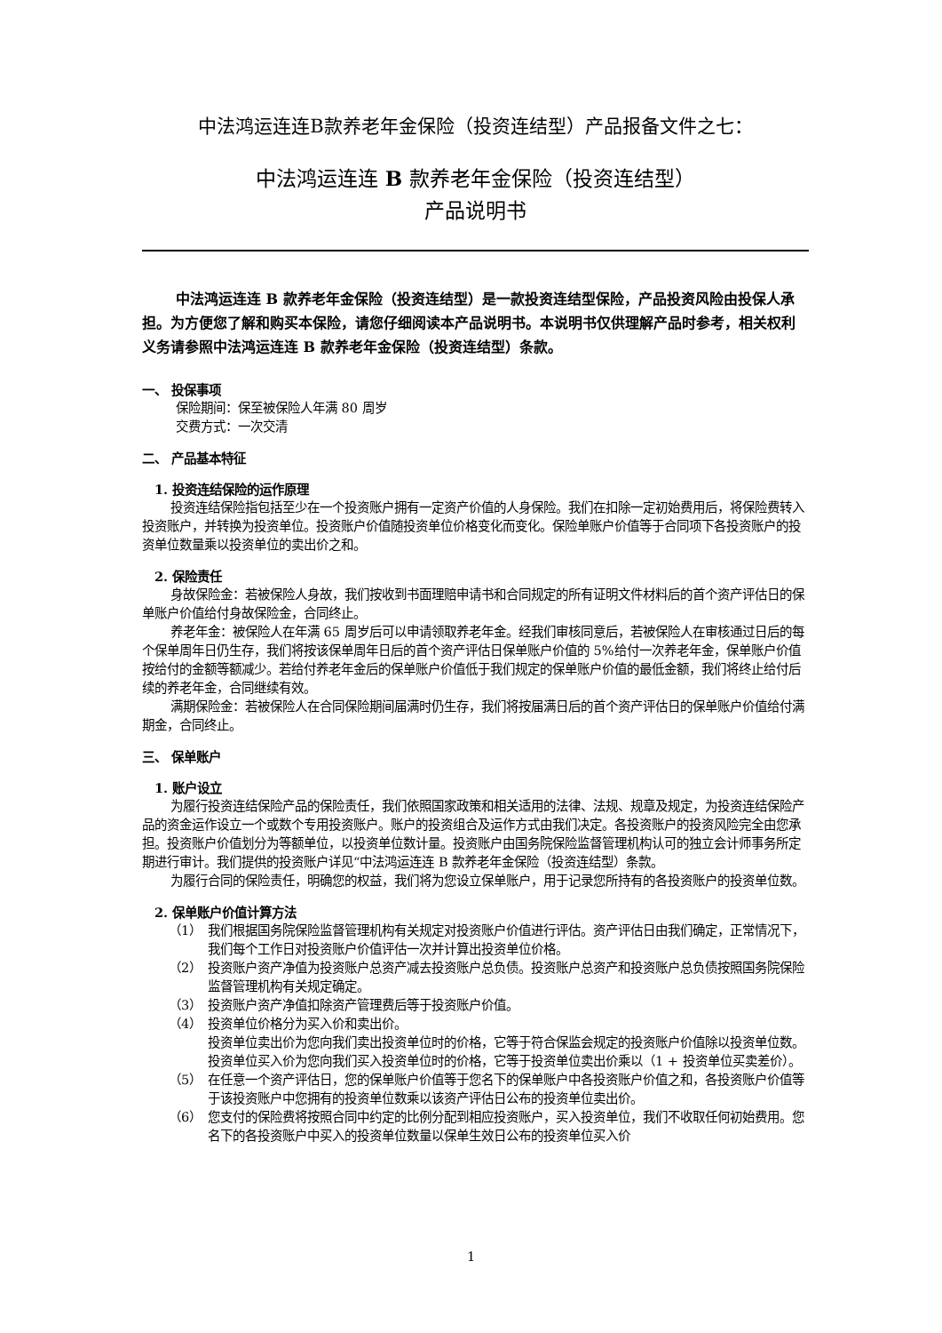中法鸿运连连B款养老年金保险（投资连结型）产品报备文件之七：
中法鸿运连连 B 款养老年金保险（投资连结型）
产品说明书
中法鸿运连连 B 款养老年金保险（投资连结型）是一款投资连结型保险，产品投资风险由投保人承担。为方便您了解和购买本保险，请您仔细阅读本产品说明书。本说明书仅供理解产品时参考，相关权利义务请参照中法鸿运连连 B 款养老年金保险（投资连结型）条款。
一、 投保事项
保险期间：保至被保险人年满 80 周岁
交费方式：一次交清
二、 产品基本特征
1. 投资连结保险的运作原理
投资连结保险指包括至少在一个投资账户拥有一定资产价值的人身保险。我们在扣除一定初始费用后，将保险费转入投资账户，并转换为投资单位。投资账户价值随投资单位价格变化而变化。保险单账户价值等于合同项下各投资账户的投资单位数量乘以投资单位的卖出价之和。
2. 保险责任
身故保险金：若被保险人身故，我们按收到书面理赔申请书和合同规定的所有证明文件材料后的首个资产评估日的保单账户价值给付身故保险金，合同终止。
养老年金：被保险人在年满 65 周岁后可以申请领取养老年金。经我们审核同意后，若被保险人在审核通过日后的每个保单周年日仍生存，我们将按该保单周年日后的首个资产评估日保单账户价值的 5%给付一次养老年金，保单账户价值按给付的金额等额减少。若给付养老年金后的保单账户价值低于我们规定的保单账户价值的最低金额，我们将终止给付后续的养老年金，合同继续有效。
满期保险金：若被保险人在合同保险期间届满时仍生存，我们将按届满日后的首个资产评估日的保单账户价值给付满期金，合同终止。
三、 保单账户
1. 账户设立
为履行投资连结保险产品的保险责任，我们依照国家政策和相关适用的法律、法规、规章及规定，为投资连结保险产品的资金运作设立一个或数个专用投资账户。账户的投资组合及运作方式由我们决定。各投资账户的投资风险完全由您承担。投资账户价值划分为等额单位，以投资单位数计量。投资账户由国务院保险监督管理机构认可的独立会计师事务所定期进行审计。我们提供的投资账户详见“中法鸿运连连 B 款养老年金保险（投资连结型）条款。
为履行合同的保险责任，明确您的权益，我们将为您设立保单账户，用于记录您所持有的各投资账户的投资单位数。
2. 保单账户价值计算方法
（1） 我们根据国务院保险监督管理机构有关规定对投资账户价值进行评估。资产评估日由我们确定，正常情况下，我们每个工作日对投资账户价值评估一次并计算出投资单位价格。
（2） 投资账户资产净值为投资账户总资产减去投资账户总负债。投资账户总资产和投资账户总负债按照国务院保险监督管理机构有关规定确定。
（3） 投资账户资产净值扣除资产管理费后等于投资账户价值。
（4） 投资单位价格分为买入价和卖出价。
投资单位卖出价为您向我们卖出投资单位时的价格，它等于符合保监会规定的投资账户价值除以投资单位数。
投资单位买入价为您向我们买入投资单位时的价格，它等于投资单位卖出价乘以（1 + 投资单位买卖差价）。
（5） 在任意一个资产评估日，您的保单账户价值等于您名下的保单账户中各投资账户价值之和，各投资账户价值等于该投资账户中您拥有的投资单位数乘以该资产评估日公布的投资单位卖出价。
（6） 您支付的保险费将按照合同中约定的比例分配到相应投资账户，买入投资单位，我们不收取任何初始费用。您名下的各投资账户中买入的投资单位数量以保单生效日公布的投资单位买入价
1